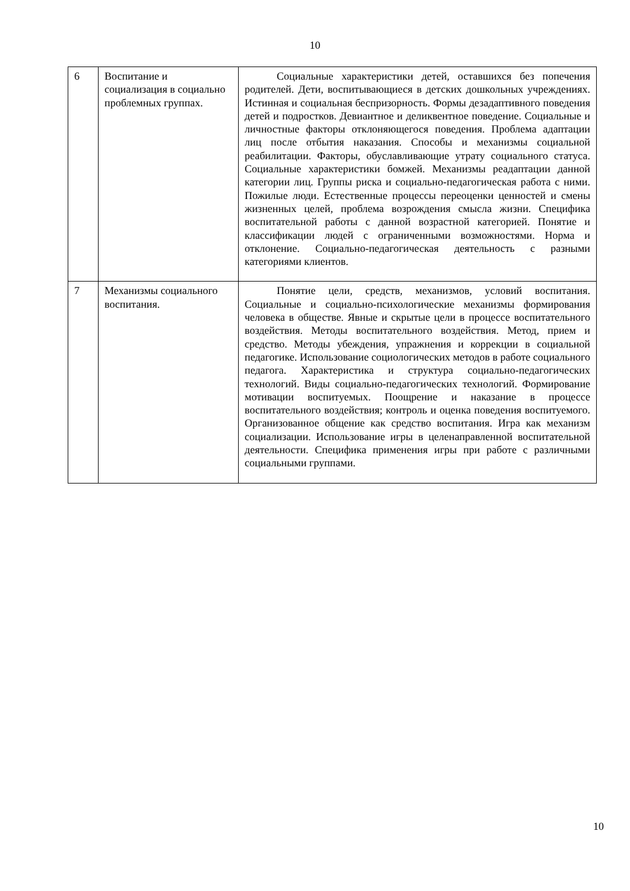10
| 6 | Воспитание и социализация в социально проблемных группах. | Социальные характеристики детей, оставшихся без попечения родителей. Дети, воспитывающиеся в детских дошкольных учреждениях. Истинная и социальная беспризорность. Формы дезадаптивного поведения детей и подростков. Девиантное и деликвентное поведение. Социальные и личностные факторы отклоняющегося поведения. Проблема адаптации лиц после отбытия наказания. Способы и механизмы социальной реабилитации. Факторы, обуславливающие утрату социального статуса. Социальные характеристики бомжей. Механизмы реадаптации данной категории лиц. Группы риска и социально-педагогическая работа с ними. Пожилые люди. Естественные процессы переоценки ценностей и смены жизненных целей, проблема возрождения смысла жизни. Специфика воспитательной работы с данной возрастной категорией. Понятие и классификации людей с ограниченными возможностями. Норма и отклонение. Социально-педагогическая деятельность с разными категориями клиентов. |
| 7 | Механизмы социального воспитания. | Понятие цели, средств, механизмов, условий воспитания. Социальные и социально-психологические механизмы формирования человека в обществе. Явные и скрытые цели в процессе воспитательного воздействия. Методы воспитательного воздействия. Метод, прием и средство. Методы убеждения, упражнения и коррекции в социальной педагогике. Использование социологических методов в работе социального педагога. Характеристика и структура социально-педагогических технологий. Виды социально-педагогических технологий. Формирование мотивации воспитуемых. Поощрение и наказание в процессе воспитательного воздействия; контроль и оценка поведения воспитуемого. Организованное общение как средство воспитания. Игра как механизм социализации. Использование игры в целенаправленной воспитательной деятельности. Специфика применения игры при работе с различными социальными группами. |
10